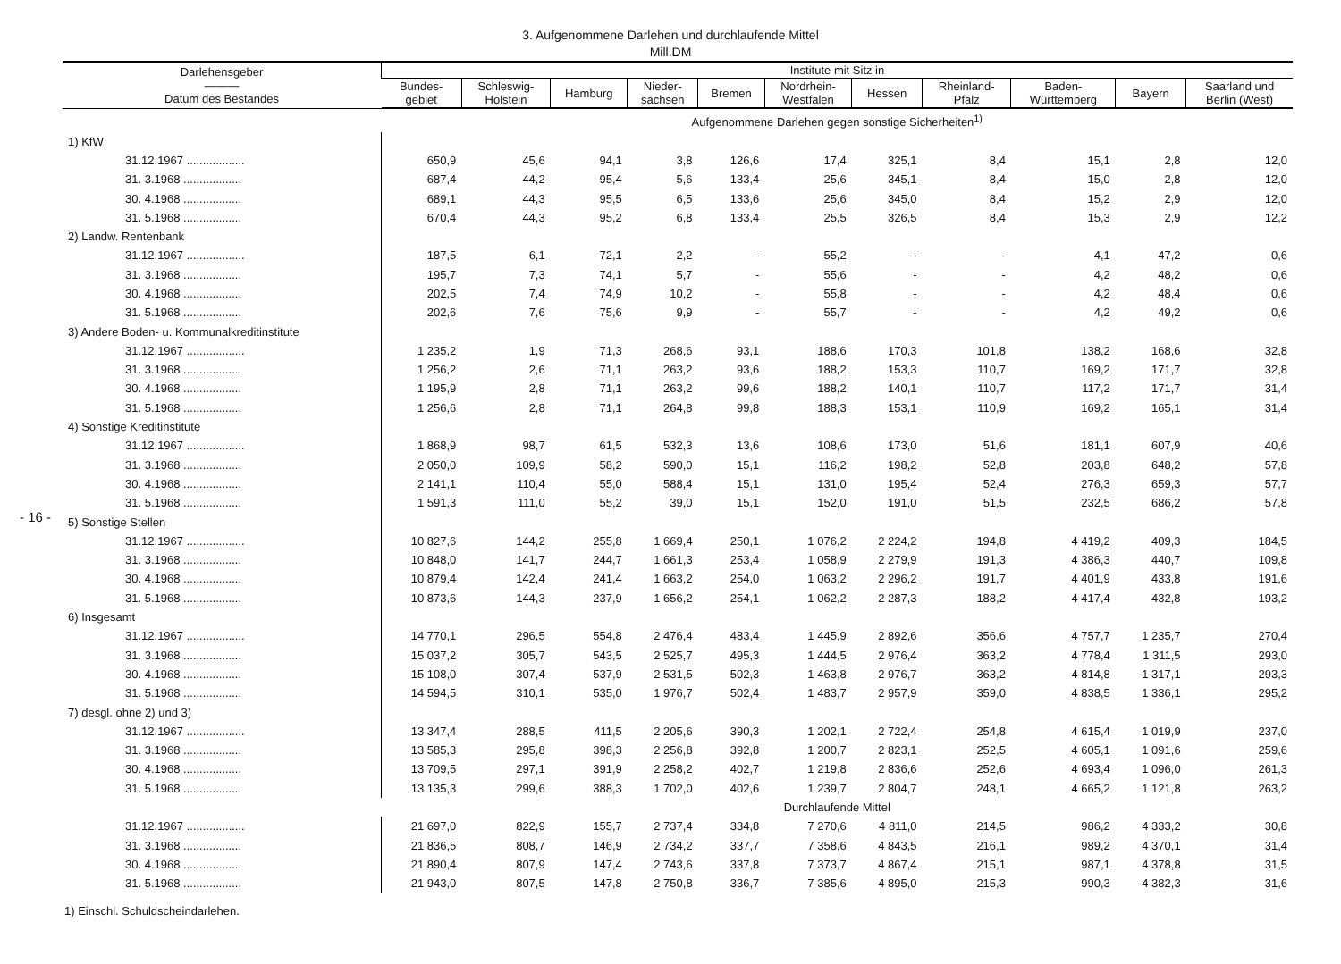- 16 -
3. Aufgenommene Darlehen und durchlaufende Mittel
Mill.DM
| Darlehensgeber ——— Datum des Bestandes | Institute mit Sitz in | | | | | | | | | | |
| --- | --- | --- | --- | --- | --- | --- | --- | --- | --- | --- | --- |
| | Bundes- gebiet | Schleswig- Holstein | Hamburg | Nieder- sachsen | Bremen | Nordrhein- Westfalen | Hessen | Rheinland- Pfalz | Baden- Württemberg | Bayern | Saarland und Berlin (West) |
| | Aufgenommene Darlehen gegen sonstige Sicherheiten<sup>1)</sup> | | | | | | | | | | |
| 1) KfW | | | | | | | | | | | |
| 31.12.1967 .................. | 650,9 | 45,6 | 94,1 | 3,8 | 126,6 | 17,4 | 325,1 | 8,4 | 15,1 | 2,8 | 12,0 |
| 31. 3.1968 .................. | 687,4 | 44,2 | 95,4 | 5,6 | 133,4 | 25,6 | 345,1 | 8,4 | 15,0 | 2,8 | 12,0 |
| 30. 4.1968 .................. | 689,1 | 44,3 | 95,5 | 6,5 | 133,6 | 25,6 | 345,0 | 8,4 | 15,2 | 2,9 | 12,0 |
| 31. 5.1968 .................. | 670,4 | 44,3 | 95,2 | 6,8 | 133,4 | 25,5 | 326,5 | 8,4 | 15,3 | 2,9 | 12,2 |
| 2) Landw. Rentenbank | | | | | | | | | | | |
| 31.12.1967 .................. | 187,5 | 6,1 | 72,1 | 2,2 | - | 55,2 | - | - | 4,1 | 47,2 | 0,6 |
| 31. 3.1968 .................. | 195,7 | 7,3 | 74,1 | 5,7 | - | 55,6 | - | - | 4,2 | 48,2 | 0,6 |
| 30. 4.1968 .................. | 202,5 | 7,4 | 74,9 | 10,2 | - | 55,8 | - | - | 4,2 | 48,4 | 0,6 |
| 31. 5.1968 .................. | 202,6 | 7,6 | 75,6 | 9,9 | - | 55,7 | - | - | 4,2 | 49,2 | 0,6 |
| 3) Andere Boden- u. Kommunalkreditinstitute | | | | | | | | | | | |
| 31.12.1967 .................. | 1 235,2 | 1,9 | 71,3 | 268,6 | 93,1 | 188,6 | 170,3 | 101,8 | 138,2 | 168,6 | 32,8 |
| 31. 3.1968 .................. | 1 256,2 | 2,6 | 71,1 | 263,2 | 93,6 | 188,2 | 153,3 | 110,7 | 169,2 | 171,7 | 32,8 |
| 30. 4.1968 .................. | 1 195,9 | 2,8 | 71,1 | 263,2 | 99,6 | 188,2 | 140,1 | 110,7 | 117,2 | 171,7 | 31,4 |
| 31. 5.1968 .................. | 1 256,6 | 2,8 | 71,1 | 264,8 | 99,8 | 188,3 | 153,1 | 110,9 | 169,2 | 165,1 | 31,4 |
| 4) Sonstige Kreditinstitute | | | | | | | | | | | |
| 31.12.1967 .................. | 1 868,9 | 98,7 | 61,5 | 532,3 | 13,6 | 108,6 | 173,0 | 51,6 | 181,1 | 607,9 | 40,6 |
| 31. 3.1968 .................. | 2 050,0 | 109,9 | 58,2 | 590,0 | 15,1 | 116,2 | 198,2 | 52,8 | 203,8 | 648,2 | 57,8 |
| 30. 4.1968 .................. | 2 141,1 | 110,4 | 55,0 | 588,4 | 15,1 | 131,0 | 195,4 | 52,4 | 276,3 | 659,3 | 57,7 |
| 31. 5.1968 .................. | 1 591,3 | 111,0 | 55,2 | 39,0 | 15,1 | 152,0 | 191,0 | 51,5 | 232,5 | 686,2 | 57,8 |
| 5) Sonstige Stellen | | | | | | | | | | | |
| 31.12.1967 .................. | 10 827,6 | 144,2 | 255,8 | 1 669,4 | 250,1 | 1 076,2 | 2 224,2 | 194,8 | 4 419,2 | 409,3 | 184,5 |
| 31. 3.1968 .................. | 10 848,0 | 141,7 | 244,7 | 1 661,3 | 253,4 | 1 058,9 | 2 279,9 | 191,3 | 4 386,3 | 440,7 | 109,8 |
| 30. 4.1968 .................. | 10 879,4 | 142,4 | 241,4 | 1 663,2 | 254,0 | 1 063,2 | 2 296,2 | 191,7 | 4 401,9 | 433,8 | 191,6 |
| 31. 5.1968 .................. | 10 873,6 | 144,3 | 237,9 | 1 656,2 | 254,1 | 1 062,2 | 2 287,3 | 188,2 | 4 417,4 | 432,8 | 193,2 |
| 6) Insgesamt | | | | | | | | | | | |
| 31.12.1967 .................. | 14 770,1 | 296,5 | 554,8 | 2 476,4 | 483,4 | 1 445,9 | 2 892,6 | 356,6 | 4 757,7 | 1 235,7 | 270,4 |
| 31. 3.1968 .................. | 15 037,2 | 305,7 | 543,5 | 2 525,7 | 495,3 | 1 444,5 | 2 976,4 | 363,2 | 4 778,4 | 1 311,5 | 293,0 |
| 30. 4.1968 .................. | 15 108,0 | 307,4 | 537,9 | 2 531,5 | 502,3 | 1 463,8 | 2 976,7 | 363,2 | 4 814,8 | 1 317,1 | 293,3 |
| 31. 5.1968 .................. | 14 594,5 | 310,1 | 535,0 | 1 976,7 | 502,4 | 1 483,7 | 2 957,9 | 359,0 | 4 838,5 | 1 336,1 | 295,2 |
| 7) desgl. ohne 2) und 3) | | | | | | | | | | | |
| 31.12.1967 .................. | 13 347,4 | 288,5 | 411,5 | 2 205,6 | 390,3 | 1 202,1 | 2 722,4 | 254,8 | 4 615,4 | 1 019,9 | 237,0 |
| 31. 3.1968 .................. | 13 585,3 | 295,8 | 398,3 | 2 256,8 | 392,8 | 1 200,7 | 2 823,1 | 252,5 | 4 605,1 | 1 091,6 | 259,6 |
| 30. 4.1968 .................. | 13 709,5 | 297,1 | 391,9 | 2 258,2 | 402,7 | 1 219,8 | 2 836,6 | 252,6 | 4 693,4 | 1 096,0 | 261,3 |
| 31. 5.1968 .................. | 13 135,3 | 299,6 | 388,3 | 1 702,0 | 402,6 | 1 239,7 | 2 804,7 | 248,1 | 4 665,2 | 1 121,8 | 263,2 |
| | Durchlaufende Mittel | | | | | | | | | | |
| 31.12.1967 .................. | 21 697,0 | 822,9 | 155,7 | 2 737,4 | 334,8 | 7 270,6 | 4 811,0 | 214,5 | 986,2 | 4 333,2 | 30,8 |
| 31. 3.1968 .................. | 21 836,5 | 808,7 | 146,9 | 2 734,2 | 337,7 | 7 358,6 | 4 843,5 | 216,1 | 989,2 | 4 370,1 | 31,4 |
| 30. 4.1968 .................. | 21 890,4 | 807,9 | 147,4 | 2 743,6 | 337,8 | 7 373,7 | 4 867,4 | 215,1 | 987,1 | 4 378,8 | 31,5 |
| 31. 5.1968 .................. | 21 943,0 | 807,5 | 147,8 | 2 750,8 | 336,7 | 7 385,6 | 4 895,0 | 215,3 | 990,3 | 4 382,3 | 31,6 |
1) Einschl. Schuldscheindarlehen.